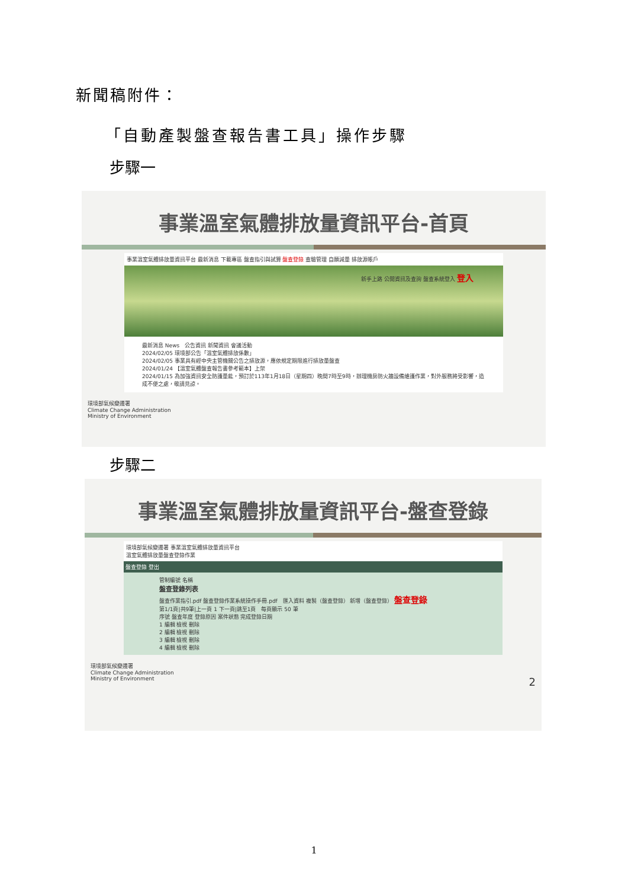新聞稿附件：
「自動產製盤查報告書工具」操作步驟
步驟一
事業溫室氣體排放量資訊平台-首頁
事業溫室氣體排放量資訊平台 最新消息 下載專區 盤查指引與試算 盤查登錄 查驗管理 自願減量 排放源帳戶
新手上路 公開資訊及查詢 盤查系統登入 登入
最新消息 News　公告資訊 新聞資訊 會議活動
2024/02/05 環境部公告「溫室氣體排放係數」
2024/02/05 事業具有經中央主管機關公告之排放源，應依規定期限進行排放量盤查
2024/01/24 【溫室氣體盤查報告書參考範本】上架
2024/01/15 為加強資訊安全防護量能，預訂於113年1月18日（星期四）晚間7時至9時，辦理機房防火牆設備維護作業，對外服務將受影響，造成不便之處，敬請見諒。
環境部氣候變遷署
Climate Change Administration
Ministry of Environment
步驟二
事業溫室氣體排放量資訊平台-盤查登錄
環境部氣候變遷署 事業溫室氣體排放量資訊平台
溫室氣體排放量盤查登錄作業
盤查登錄 登出
管制編號 名稱
盤查登錄列表
盤查作業指引.pdf 盤查登錄作業系統操作手冊.pdf　匯入資料 複製（盤查登錄） 新增（盤查登錄） 盤查登錄
第1/1頁|共9筆|上一頁 1 下一頁|跳至1頁　每頁顯示 50 筆
序號 盤查年度 登錄原因 案件狀態 完成登錄日期
1 編輯 檢視 刪除
2 編輯 檢視 刪除
3 編輯 檢視 刪除
4 編輯 檢視 刪除
環境部氣候變遷署
Climate Change Administration
Ministry of Environment 2
1